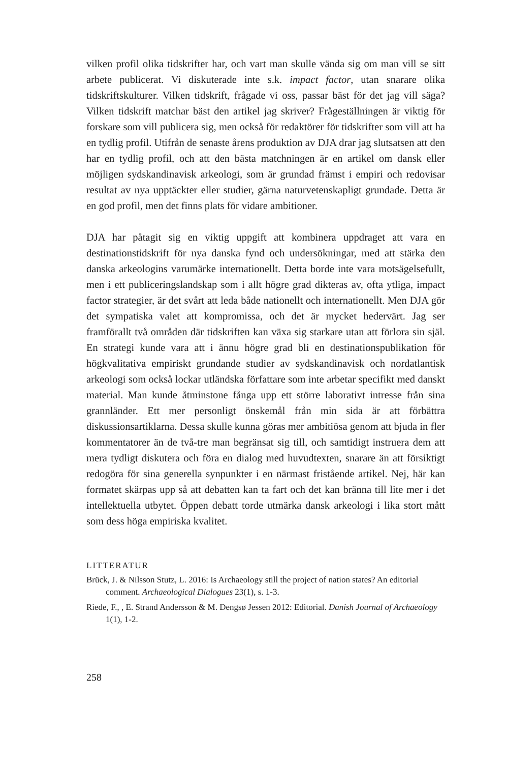vilken profil olika tidskrifter har, och vart man skulle vända sig om man vill se sitt arbete publicerat. Vi diskuterade inte s.k. impact factor, utan snarare olika tidskriftskulturer. Vilken tidskrift, frågade vi oss, passar bäst för det jag vill säga? Vilken tidskrift matchar bäst den artikel jag skriver? Frågeställningen är viktig för forskare som vill publicera sig, men också för redaktörer för tidskrifter som vill att ha en tydlig profil. Utifrån de senaste årens produktion av DJA drar jag slutsatsen att den har en tydlig profil, och att den bästa matchningen är en artikel om dansk eller möjligen sydskandinavisk arkeologi, som är grundad främst i empiri och redovisar resultat av nya upptäckter eller studier, gärna naturvetenskapligt grundade. Detta är en god profil, men det finns plats för vidare ambitioner.
DJA har påtagit sig en viktig uppgift att kombinera uppdraget att vara en destinationstidskrift för nya danska fynd och undersökningar, med att stärka den danska arkeologins varumärke internationellt. Detta borde inte vara motsägelsefullt, men i ett publiceringslandskap som i allt högre grad dikteras av, ofta ytliga, impact factor strategier, är det svårt att leda både nationellt och internationellt. Men DJA gör det sympatiska valet att kompromissa, och det är mycket hedervärt. Jag ser framförallt två områden där tidskriften kan växa sig starkare utan att förlora sin själ. En strategi kunde vara att i ännu högre grad bli en destinationspublikation för högkvalitativa empiriskt grundande studier av sydskandinavisk och nordatlantisk arkeologi som också lockar utländska författare som inte arbetar specifikt med danskt material. Man kunde åtminstone fånga upp ett större laborativt intresse från sina grannländer. Ett mer personligt önskemål från min sida är att förbättra diskussionsartiklarna. Dessa skulle kunna göras mer ambitiösa genom att bjuda in fler kommentatorer än de två-tre man begränsat sig till, och samtidigt instruera dem att mera tydligt diskutera och föra en dialog med huvudtexten, snarare än att försiktigt redogöra för sina generella synpunkter i en närmast fristående artikel. Nej, här kan formatet skärpas upp så att debatten kan ta fart och det kan bränna till lite mer i det intellektuella utbytet. Öppen debatt torde utmärka dansk arkeologi i lika stort mått som dess höga empiriska kvalitet.
LITTERATUR
Brück, J. & Nilsson Stutz, L. 2016: Is Archaeology still the project of nation states? An editorial comment. Archaeological Dialogues 23(1), s. 1-3.
Riede, F., , E. Strand Andersson & M. Dengsø Jessen 2012: Editorial. Danish Journal of Archaeology 1(1), 1-2.
258